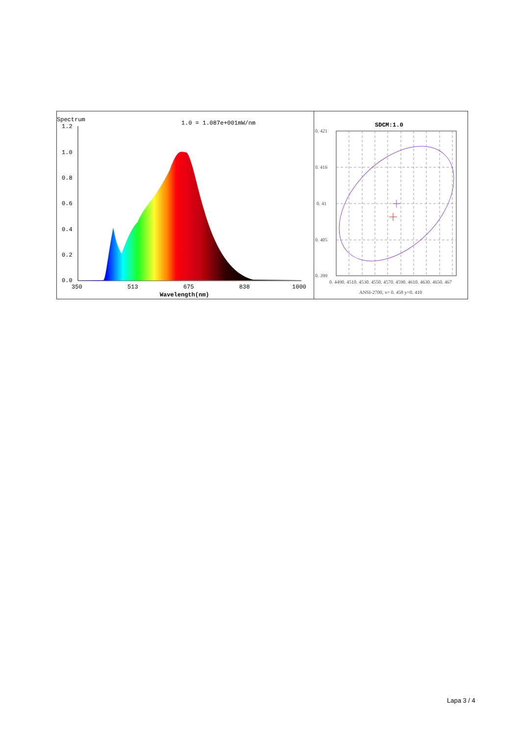Spectrum
1.0 = 1.087e+001mW/nm
1.2
1.0
0.8
0.6
0.4
0.2
0.0
350
513
675
838
1000
Wavelength(nm)
SDCM:1.0
0. 421
0. 416
0. 41
0. 405
0. 399
0. 4490. 4510. 4530. 4550. 4570. 4590. 4610. 4630. 4650. 467
ANSI-2700, x= 0. 458 y=0. 410
Lapa 3 / 4